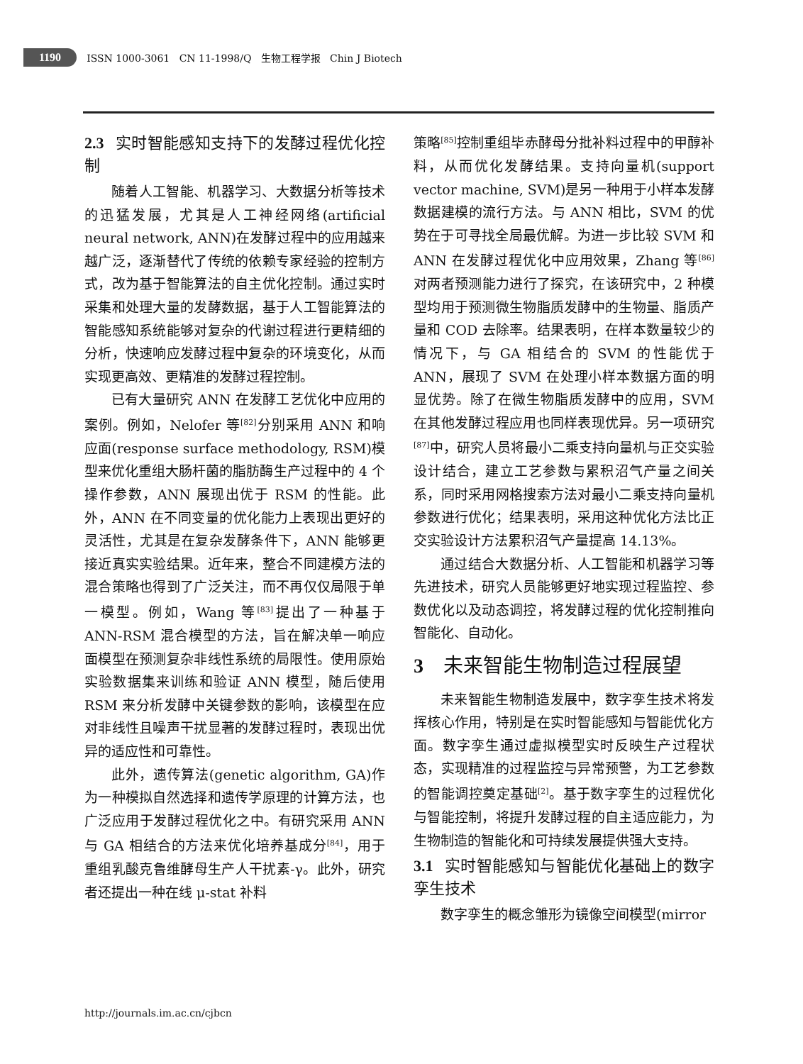1190 ISSN 1000-3061 CN 11-1998/Q 生物工程学报 Chin J Biotech
2.3 实时智能感知支持下的发酵过程优化控制
随着人工智能、机器学习、大数据分析等技术的迅猛发展，尤其是人工神经网络(artificial neural network, ANN)在发酵过程中的应用越来越广泛，逐渐替代了传统的依赖专家经验的控制方式，改为基于智能算法的自主优化控制。通过实时采集和处理大量的发酵数据，基于人工智能算法的智能感知系统能够对复杂的代谢过程进行更精细的分析，快速响应发酵过程中复杂的环境变化，从而实现更高效、更精准的发酵过程控制。
已有大量研究 ANN 在发酵工艺优化中应用的案例。例如，Nelofer 等<sup>[82]</sup>分别采用 ANN 和响应面(response surface methodology, RSM)模型来优化重组大肠杆菌的脂肪酶生产过程中的 4 个操作参数，ANN 展现出优于 RSM 的性能。此外，ANN 在不同变量的优化能力上表现出更好的灵活性，尤其是在复杂发酵条件下，ANN 能够更接近真实实验结果。近年来，整合不同建模方法的混合策略也得到了广泛关注，而不再仅仅局限于单一模型。例如，Wang 等<sup>[83]</sup>提出了一种基于 ANN-RSM 混合模型的方法，旨在解决单一响应面模型在预测复杂非线性系统的局限性。使用原始实验数据集来训练和验证 ANN 模型，随后使用 RSM 来分析发酵中关键参数的影响，该模型在应对非线性且噪声干扰显著的发酵过程时，表现出优异的适应性和可靠性。
此外，遗传算法(genetic algorithm, GA)作为一种模拟自然选择和遗传学原理的计算方法，也广泛应用于发酵过程优化之中。有研究采用 ANN 与 GA 相结合的方法来优化培养基成分<sup>[84]</sup>，用于重组乳酸克鲁维酵母生产人干扰素-γ。此外，研究者还提出一种在线 μ-stat 补料
策略<sup>[85]</sup>控制重组毕赤酵母分批补料过程中的甲醇补料，从而优化发酵结果。支持向量机(support vector machine, SVM)是另一种用于小样本发酵数据建模的流行方法。与 ANN 相比，SVM 的优势在于可寻找全局最优解。为进一步比较 SVM 和 ANN 在发酵过程优化中应用效果，Zhang 等<sup>[86]</sup>对两者预测能力进行了探究，在该研究中，2 种模型均用于预测微生物脂质发酵中的生物量、脂质产量和 COD 去除率。结果表明，在样本数量较少的情况下，与 GA 相结合的 SVM 的性能优于 ANN，展现了 SVM 在处理小样本数据方面的明显优势。除了在微生物脂质发酵中的应用，SVM 在其他发酵过程应用也同样表现优异。另一项研究<sup>[87]</sup>中，研究人员将最小二乘支持向量机与正交实验设计结合，建立工艺参数与累积沼气产量之间关系，同时采用网格搜索方法对最小二乘支持向量机参数进行优化；结果表明，采用这种优化方法比正交实验设计方法累积沼气产量提高 14.13%。
通过结合大数据分析、人工智能和机器学习等先进技术，研究人员能够更好地实现过程监控、参数优化以及动态调控，将发酵过程的优化控制推向智能化、自动化。
3 未来智能生物制造过程展望
未来智能生物制造发展中，数字孪生技术将发挥核心作用，特别是在实时智能感知与智能优化方面。数字孪生通过虚拟模型实时反映生产过程状态，实现精准的过程监控与异常预警，为工艺参数的智能调控奠定基础<sup>[2]</sup>。基于数字孪生的过程优化与智能控制，将提升发酵过程的自主适应能力，为生物制造的智能化和可持续发展提供强大支持。
3.1 实时智能感知与智能优化基础上的数字孪生技术
数字孪生的概念雏形为镜像空间模型(mirror
http://journals.im.ac.cn/cjbcn